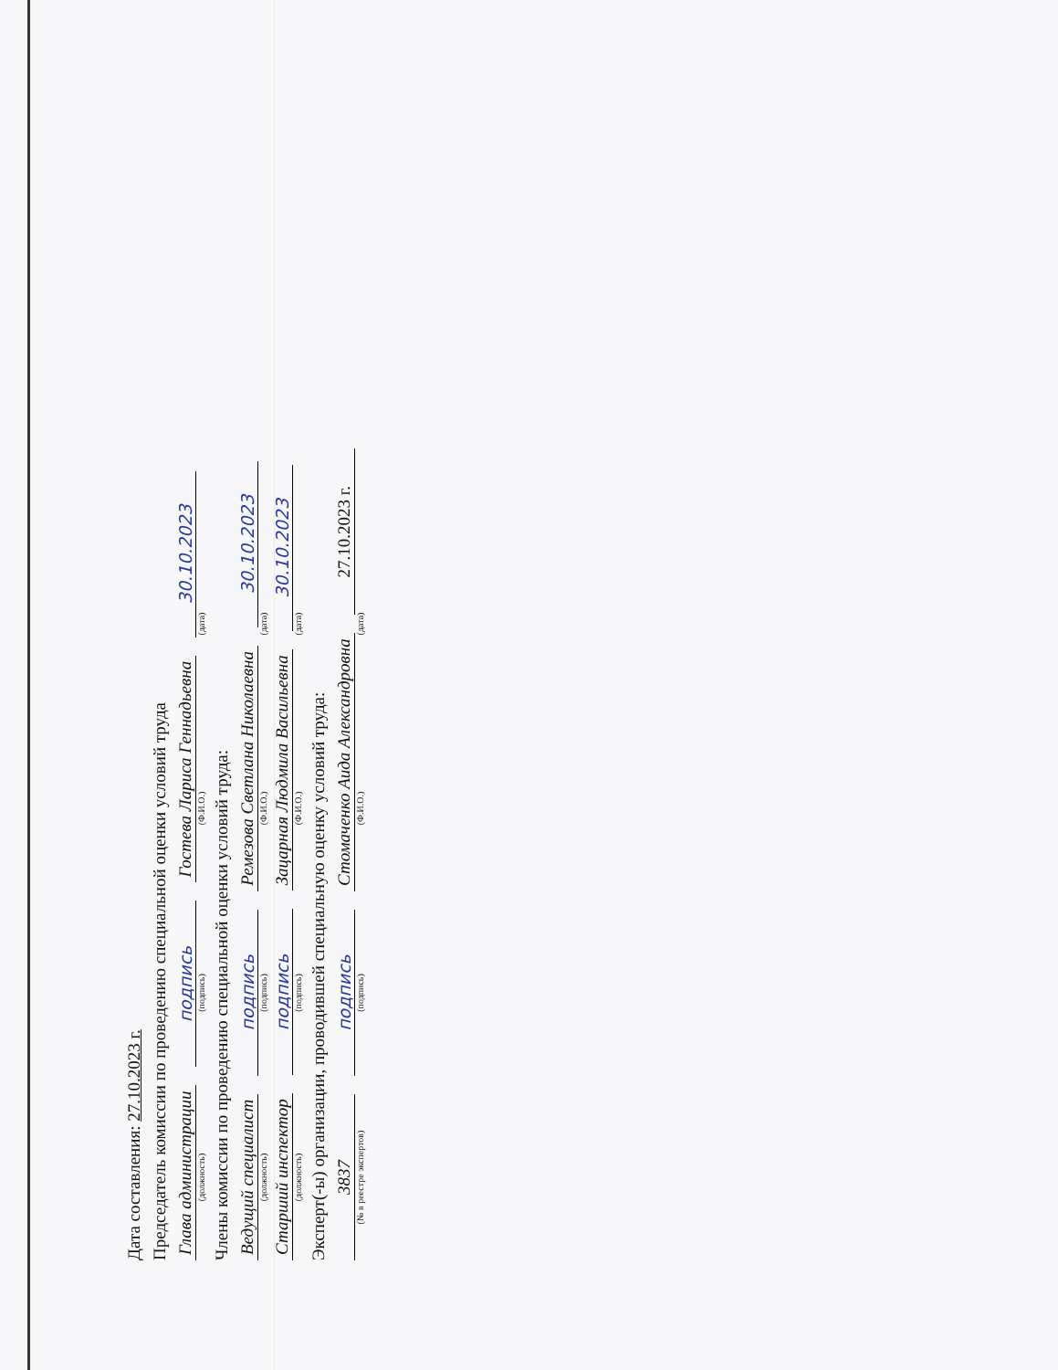Дата составления: 27.10.2023 г.
Председатель комиссии по проведению специальной оценки условий труда
Глава администрации подпись Гостева Лариса Геннадьевна 30.10.2023
(должность) (подпись) (Ф.И.О.) (дата)
Члены комиссии по проведению специальной оценки условий труда:
Ведущий специалист подпись Ремезова Светлана Николаевна 30.10.2023
(должность) (подпись) (Ф.И.О.) (дата)
Старший инспектор подпись Зацарная Людмила Васильевна 30.10.2023
(должность) (подпись) (Ф.И.О.) (дата)
Эксперт(-ы) организации, проводившей специальную оценку условий труда:
3837 подпись Стомаченко Аида Александровна 27.10.2023 г.
(№ в реестре экспертов) (подпись) (Ф.И.О.) (дата)